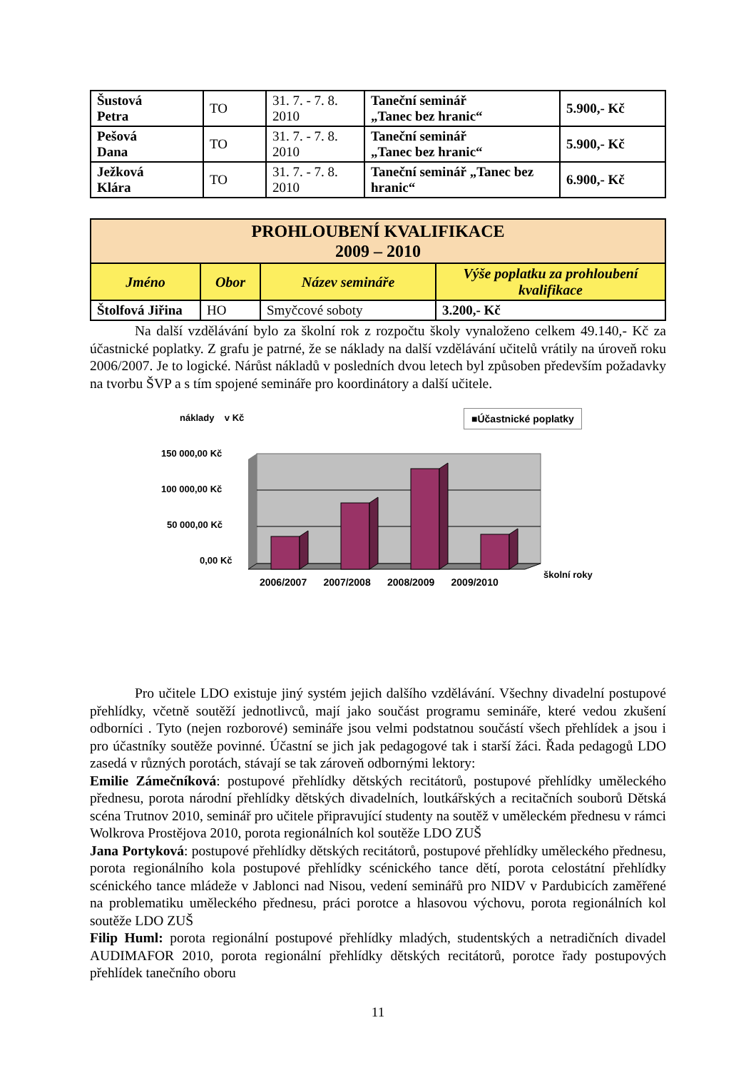| Šustová Petra | TO | 31. 7. - 7. 8. 2010 | Taneční seminář „Tanec bez hranic“ | 5.900,- Kč |
| Pešová Dana | TO | 31. 7. - 7. 8. 2010 | Taneční seminář „Tanec bez hranic“ | 5.900,- Kč |
| Ježková Klára | TO | 31. 7. - 7. 8. 2010 | Taneční seminář „Tanec bez hranic“ | 6.900,- Kč |
| PROHLOUBENÍ KVALIFIKACE 2009 – 2010 | | | |
| --- | --- | --- | --- |
| Jméno | Obor | Název semináře | Výše poplatku za prohloubení kvalifikace |
| Štolfová Jiřina | HO | Smyčcové soboty | 3.200,- Kč |
Na další vzdělávání bylo za školní rok z rozpočtu školy vynaloženo celkem 49.140,- Kč za účastnické poplatky. Z grafu je patrné, že se náklady na další vzdělávání učitelů vrátily na úroveň roku 2006/2007. Je to logické. Nárůst nákladů v posledních dvou letech byl způsoben především požadavky na tvorbu ŠVP a s tím spojené semináře pro koordinátory a další učitele.
náklady v Kč ■Účastnické poplatky
150 000,00 Kč
100 000,00 Kč
50 000,00 Kč
0,00 Kč
2006/2007 2007/2008 2008/2009 2009/2010
školní roky
Pro učitele LDO existuje jiný systém jejich dalšího vzdělávání. Všechny divadelní postupové přehlídky, včetně soutěží jednotlivců, mají jako součást programu semináře, které vedou zkušení odborníci . Tyto (nejen rozborové) semináře jsou velmi podstatnou součástí všech přehlídek a jsou i pro účastníky soutěže povinné. Účastní se jich jak pedagogové tak i starší žáci. Řada pedagogů LDO zasedá v různých porotách, stávají se tak zároveň odbornými lektory:
Emilie Zámečníková: postupové přehlídky dětských recitátorů, postupové přehlídky uměleckého přednesu, porota národní přehlídky dětských divadelních, loutkářských a recitačních souborů Dětská scéna Trutnov 2010, seminář pro učitele připravující studenty na soutěž v uměleckém přednesu v rámci Wolkrova Prostějova 2010, porota regionálních kol soutěže LDO ZUŠ
Jana Portyková: postupové přehlídky dětských recitátorů, postupové přehlídky uměleckého přednesu, porota regionálního kola postupové přehlídky scénického tance dětí, porota celostátní přehlídky scénického tance mládeže v Jablonci nad Nisou, vedení seminářů pro NIDV v Pardubicích zaměřené na problematiku uměleckého přednesu, práci porotce a hlasovou výchovu, porota regionálních kol soutěže LDO ZUŠ
Filip Huml: porota regionální postupové přehlídky mladých, studentských a netradičních divadel AUDIMAFOR 2010, porota regionální přehlídky dětských recitátorů, porotce řady postupových přehlídek tanečního oboru
11